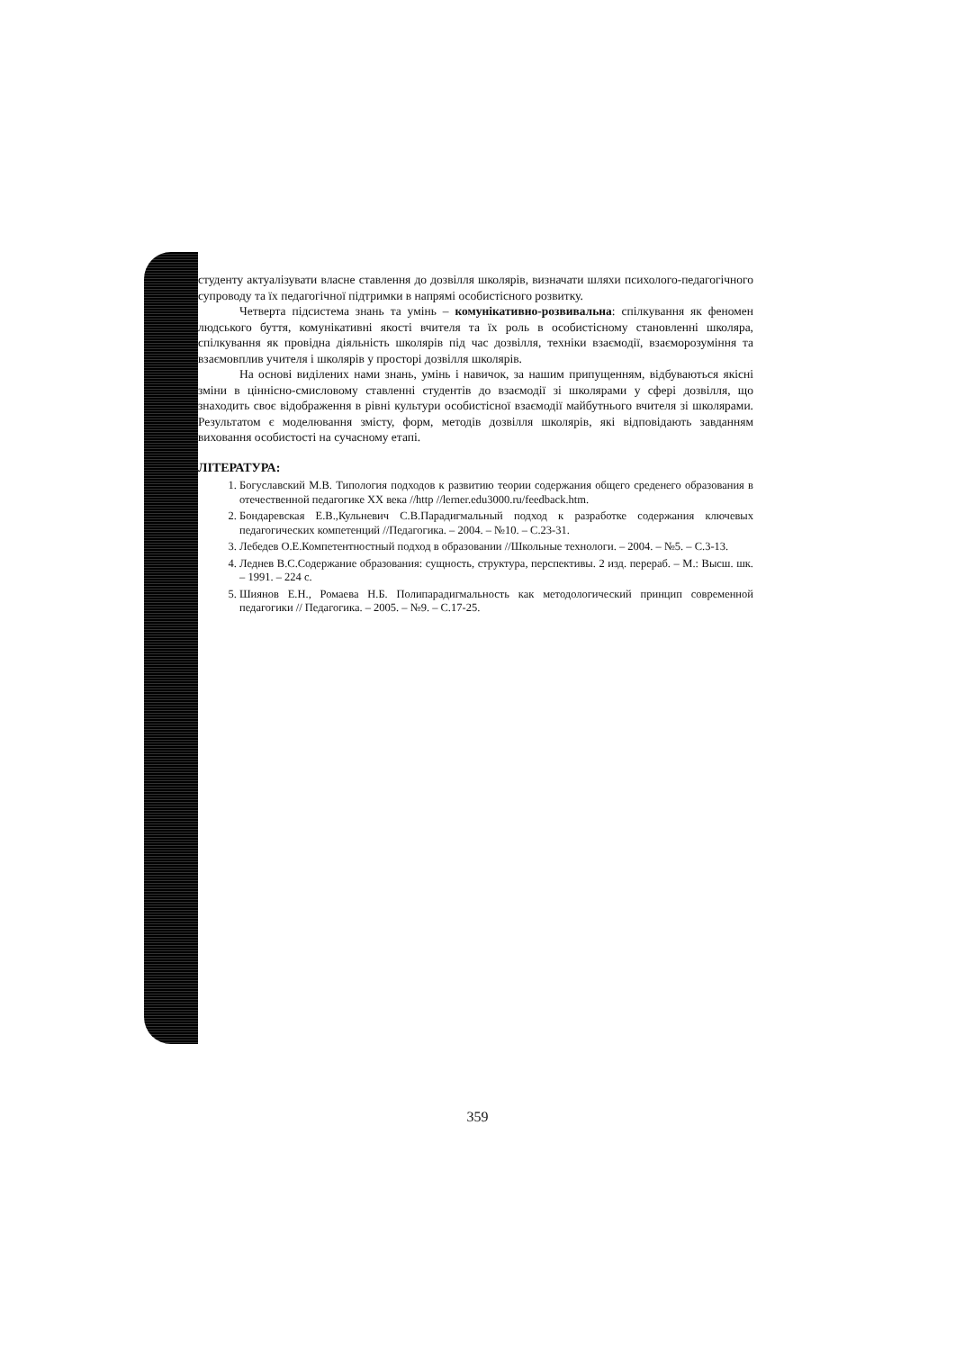студенту актуалізувати власне ставлення до дозвілля школярів, визначати шляхи психолого-педагогічного супроводу та їх педагогічної підтримки в напрямі особистісного розвитку.
Четверта підсистема знань та умінь – комунікативно-розвивальна: спілкування як феномен людського буття, комунікативні якості вчителя та їх роль в особистісному становленні школяра, спілкування як провідна діяльність школярів під час дозвілля, техніки взаємодії, взаєморозуміння та взаємовплив учителя і школярів у просторі дозвілля школярів.
На основі виділених нами знань, умінь і навичок, за нашим припущенням, відбуваються якісні зміни в ціннісно-смисловому ставленні студентів до взаємодії зі школярами у сфері дозвілля, що знаходить своє відображення в рівні культури особистісної взаємодії майбутнього вчителя зі школярами. Результатом є моделювання змісту, форм, методів дозвілля школярів, які відповідають завданням виховання особистості на сучасному етапі.
ЛІТЕРАТУРА:
1. Богуславский М.В. Типология подходов к развитию теории содержания общего среденего образования в отечественной педагогике XX века //http //lerner.edu3000.ru/feedback.htm.
2. Бондаревская Е.В.,Кульневич С.В.Парадигмальный подход к разработке содержания ключевых педагогических компетенций //Педагогика. – 2004. – №10. – С.23-31.
3. Лебедев О.Е.Компетентностный подход в образовании //Школьные технологи. – 2004. – №5. – С.3-13.
4. Леднев В.С.Содержание образования: сущность, структура, перспективы. 2 изд. перераб. – М.: Высш. шк. – 1991. – 224 с.
5. Шиянов Е.Н., Ромаева Н.Б. Полипарадигмальность как методологический принцип современной педагогики // Педагогика. – 2005. – №9. – С.17-25.
359